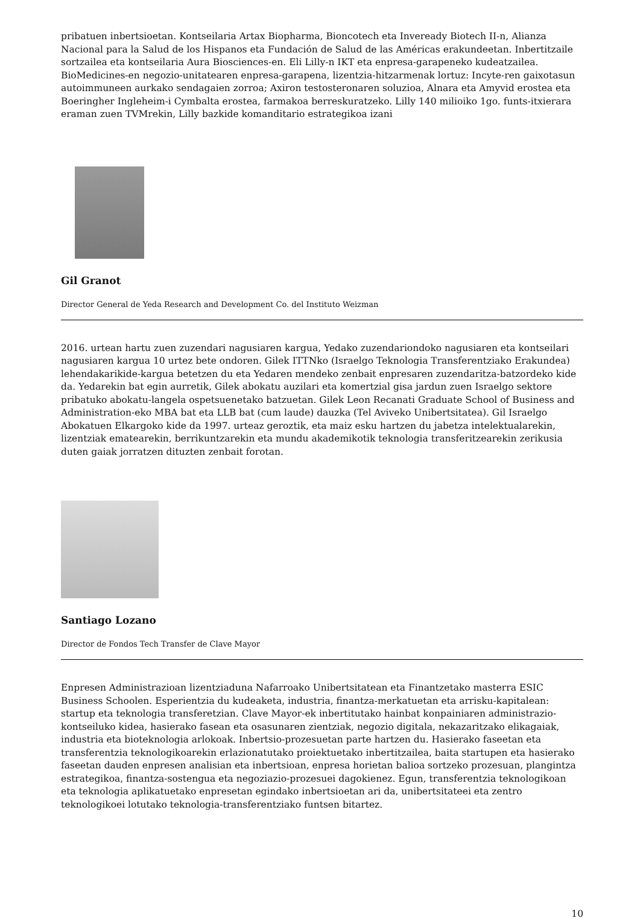pribatuen inbertsioetan. Kontseilaria Artax Biopharma, Bioncotech eta Inveready Biotech II-n, Alianza Nacional para la Salud de los Hispanos eta Fundación de Salud de las Américas erakundeetan. Inbertitzaile sortzailea eta kontseilaria Aura Biosciences-en. Eli Lilly-n IKT eta enpresa-garapeneko kudeatzailea. BioMedicines-en negozio-unitatearen enpresa-garapena, lizentzia-hitzarmenak lortuz: Incyte-ren gaixotasun autoimmuneen aurkako sendagaien zorroa; Axiron testosteronaren soluzioa, Alnara eta Amyvid erostea eta Boeringher Ingleheim-i Cymbalta erostea, farmakoa berreskuratzeko. Lilly 140 milioiko 1go. funts-itxierara eraman zuen TVMrekin, Lilly bazkide komanditario estrategikoa izani
Gil Granot
Director General de Yeda Research and Development Co. del Instituto Weizman
2016. urtean hartu zuen zuzendari nagusiaren kargua, Yedako zuzendariondoko nagusiaren eta kontseilari nagusiaren kargua 10 urtez bete ondoren. Gilek ITTNko (Israelgo Teknologia Transferentziako Erakundea) lehendakarikide-kargua betetzen du eta Yedaren mendeko zenbait enpresaren zuzendaritza-batzordeko kide da. Yedarekin bat egin aurretik, Gilek abokatu auzilari eta komertzial gisa jardun zuen Israelgo sektore pribatuko abokatu-langela ospetsuenetako batzuetan. Gilek Leon Recanati Graduate School of Business and Administration-eko MBA bat eta LLB bat (cum laude) dauzka (Tel Aviveko Unibertsitatea). Gil Israelgo Abokatuen Elkargoko kide da 1997. urteaz geroztik, eta maiz esku hartzen du jabetza intelektualarekin, lizentziak ematearekin, berrikuntzarekin eta mundu akademikotik teknologia transferitzearekin zerikusia duten gaiak jorratzen dituzten zenbait forotan.
Santiago Lozano
Director de Fondos Tech Transfer de Clave Mayor
Enpresen Administrazioan lizentziaduna Nafarroako Unibertsitatean eta Finantzetako masterra ESIC Business Schoolen. Esperientzia du kudeaketa, industria, finantza-merkatuetan eta arrisku-kapitalean: startup eta teknologia transferetzian. Clave Mayor-ek inbertitutako hainbat konpainiaren administrazio-kontseiluko kidea, hasierako fasean eta osasunaren zientziak, negozio digitala, nekazaritzako elikagaiak, industria eta bioteknologia arlokoak. Inbertsio-prozesuetan parte hartzen du. Hasierako faseetan eta transferentzia teknologikoarekin erlazionatutako proiektuetako inbertitzailea, baita startupen eta hasierako faseetan dauden enpresen analisian eta inbertsioan, enpresa horietan balioa sortzeko prozesuan, plangintza estrategikoa, finantza-sostengua eta negoziazio-prozesuei dagokienez. Egun, transferentzia teknologikoan eta teknologia aplikatuetako enpresetan egindako inbertsioetan ari da, unibertsitateei eta zentro teknologikoei lotutako teknologia-transferentziako funtsen bitartez.
10